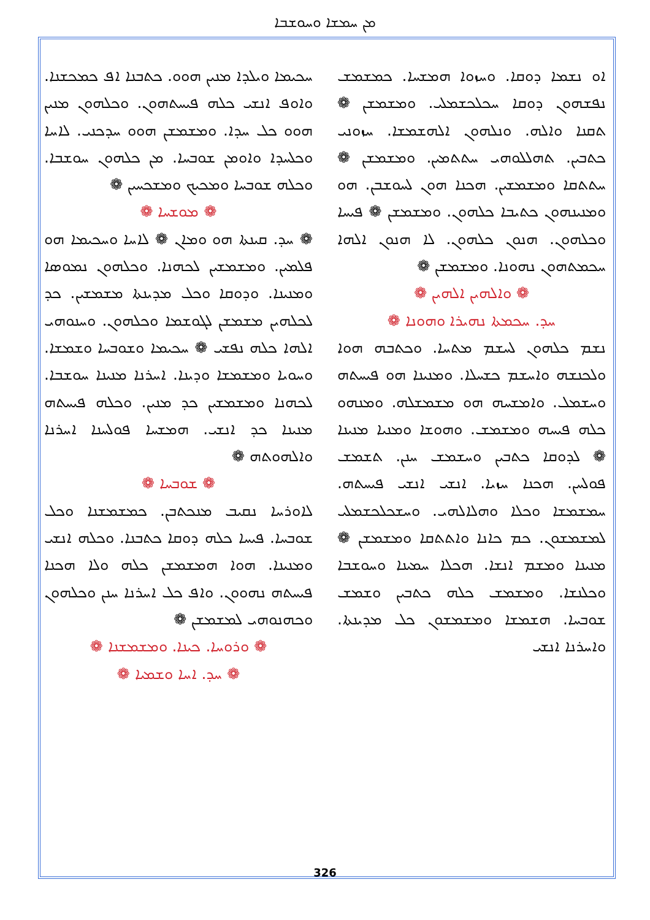ܡܢ ܚܡܫܐ ܘܚܘܫܒܐ
ܚܟܝܡܐ ܘܝܠܕܐ ܡܢܝܢ ܗܘܘ. ܟܬܒܢܐ ܐܦ ܟܡܟܫܢܐ. ܘܐܘܦ ܐܢܫܝ ܟܠܗ ܦܝܚܬܗܘܢ. ܘܟܠܗܘܢ ܡܢܝܢ ܗܘܘ ܟܠ ܚܕܐ. ܘܡܫܡܫܢ ܗܘܘ ܚܕܟܢܝ. ܠܐܚܐ ܘܟܠܚܕܐ ܘܐܘܡܢ ܫܘܒܚܐ. ܡܢ ܟܠܗܘܢ ܚܘܫܒܐ. ܘܟܠܗ ܫܘܒܚܐ ܘܡܟܝܟ ܘܡܫܟܚܝܢ ❁
❁ ܡܘܫܚܐ ❁
❁ ܚܕ. ܩܝܢܬܐ ܗܘ ܘܡܐܢ ❁ ܠܐܚܐ ܘܚܟܝܡܐ ܗܘ ܦܠܡܝܢ. ܘܡܫܡܫܝܢ ܠܟܗܢܐ. ܘܟܠܗܘܢ ܢܡܘܣܐ ܘܡܢܝܢܐ. ܘܕܘܩܐ ܘܟܠ ܡܕܝܢܬܐ ܡܫܡܫܝܢ. ܟܕ ܠܟܠܗܝܢ ܡܫܡܫܢ ܠܓܘܫܡܐ ܘܟܠܗܘܢ. ܘܚܢܘܗܝ ܐܠܗܐ ܟܠܗ ܢܦܫܝ ❁ ܚܟܝܡܐ ܘܫܘܒܚܐ ܘܫܡܫܐ. ܘܚܘܝܐ ܘܡܫܡܫܐ ܘܕܝܢܐ. ܐܚܪܢܐ ܡܢܝܢܐ ܚܘܫܒܐ. ܠܟܗܢܐ ܘܡܫܡܫܝܢ ܟܕ ܡܢܝܢ. ܘܟܠܗ ܦܝܚܬܗ ܡܢܝܢܐ ܟܕ ܐܢܫܝ. ܗܡܫܚܐ ܦܘܠܚܢܐ ܐܚܪܢܐ ܘܐܠܗܘܬܗ ❁
❁ ܫܘܒܚܐ ❁
ܠܐܘܪܚܐ ܢܩܝܒ ܡܢܟܬܒܢ. ܟܡܫܡܫܢܐ ܘܟܠ ܫܘܒܚܐ. ܦܝܚܐ ܟܠܗ ܕܘܩܐ ܟܬܒܢܐ. ܘܟܠܗ ܐܢܫܝ ܘܡܢܝܢܐ. ܗܘܐ ܗܡܫܡܫܢ ܟܠܗ ܘܠܐ ܗܟܢܐ ܦܝܚܬܗ ܢܗܘܘܢ. ܘܐܦ ܟܠ ܐܚܪܢܐ ܚܢܢ ܘܟܠܗܘܢ ܘܟܗܢܘܗܝ ܠܡܫܡܫܢ ❁
❁ ܘܪܘܚܐ. ܟܝܢܐ. ܘܡܫܡܫܢܐ ❁
❁ ܚܕ. ܐܚܐ ܘܫܡܝܐ ❁
ܐܘ ܢܫܡܐ ܕܘܩܐ. ܘܚܙܘܐ ܗܡܫܚܐ. ܟܡܫܡܫ ܢܦܫܗܘܢ ܕܘܩܐ ܚܟܠܟܫܡܠܝ. ܘܡܫܡܫܢ ❁ ܬܩܢܐ ܘܐܠܗ. ܘܢܠܗܘܢ ܐܠܗܫܡܫܐ. ܚܙܘܢܝ ܟܬܒܝܢ. ܬܗܠܠܘܗܝ ܚܬܬܡܝܢ. ܘܡܫܡܫܢ ❁ ܚܬܬܩܐ ܘܡܫܡܫܝܢ. ܗܟܢܐ ܗܘܢ ܠܚܘܫܒܢ. ܗܘ ܘܡܢܝܢܗܘܢ ܟܬܝܒܐ ܟܠܗܘܢ. ܘܡܫܡܫܢ ❁ ܦܝܚܐ ܘܟܠܗܘܢ. ܗܢܘܢ ܟܠܗܘܢ. ܠܐ ܗܢܘܢ ܐܠܗܐ ܚܟܡܬܗܘܢ ܢܗܘܢܐ. ܘܡܫܡܫܢ ❁
❁ ܘܐܠܗܝܢ ܐܠܗܝܢ ❁
ܚܕ. ܚܟܡܬܐ ܢܗܝܪܐ ܘܗܘܢܐ ❁
ܢܫܡ ܟܠܗܘܢ ܠܚܫܡ ܡܬܚܐ. ܘܟܬܒܗ ܗܘܐ ܘܠܟܢܫܗ ܘܐܚܫܡ ܟܫܚܠܐ. ܘܡܢܝܢܐ ܗܘ ܦܝܚܬܗ ܘܚܫܡܠ. ܘܐܡܫܚܗ ܗܘ ܡܫܡܫܠܗ. ܘܡܢܗܘ ܟܠܗ ܦܝܚܗ ܘܡܫܡܫ. ܘܗܘܫܐ ܘܡܢܝܐ ܡܢܝܢܐ ❁ ܠܕܘܩܐ ܟܬܒܝܢ ܘܚܫܡܫ ܚܢܢ. ܬܫܡܫ ܦܘܠܚܢ. ܗܟܢܐ ܚܙܝܐ. ܐܢܫܝ ܐܢܫܝ ܦܝܚܬܗ. ܚܡܫܡܫܐ ܘܟܠܐ ܘܗܠܐܠܗܝ. ܘܚܫܟܠܟܫܡܠܝ ܠܡܫܡܫܘܢ. ܟܡ ܟܐܢܐ ܘܐܬܬܩܐ ܘܡܫܡܫܢ ❁ ܡܢܝܢܐ ܘܡܫܡ ܐܢܫܐ. ܗܟܠܐ ܚܡܝܢܐ ܘܚܘܫܒܐ ܘܟܠܢܫܐ. ܘܡܫܡܫ ܟܠܗ ܟܬܒܝܢ ܘܫܡܫ ܫܘܒܚܐ. ܗܫܡܫܐ ܘܡܫܡܫܘܢ ܟܠ ܡܕܝܢܬܐ. ܘܐܚܪܢܐ ܐܢܫܝ
326